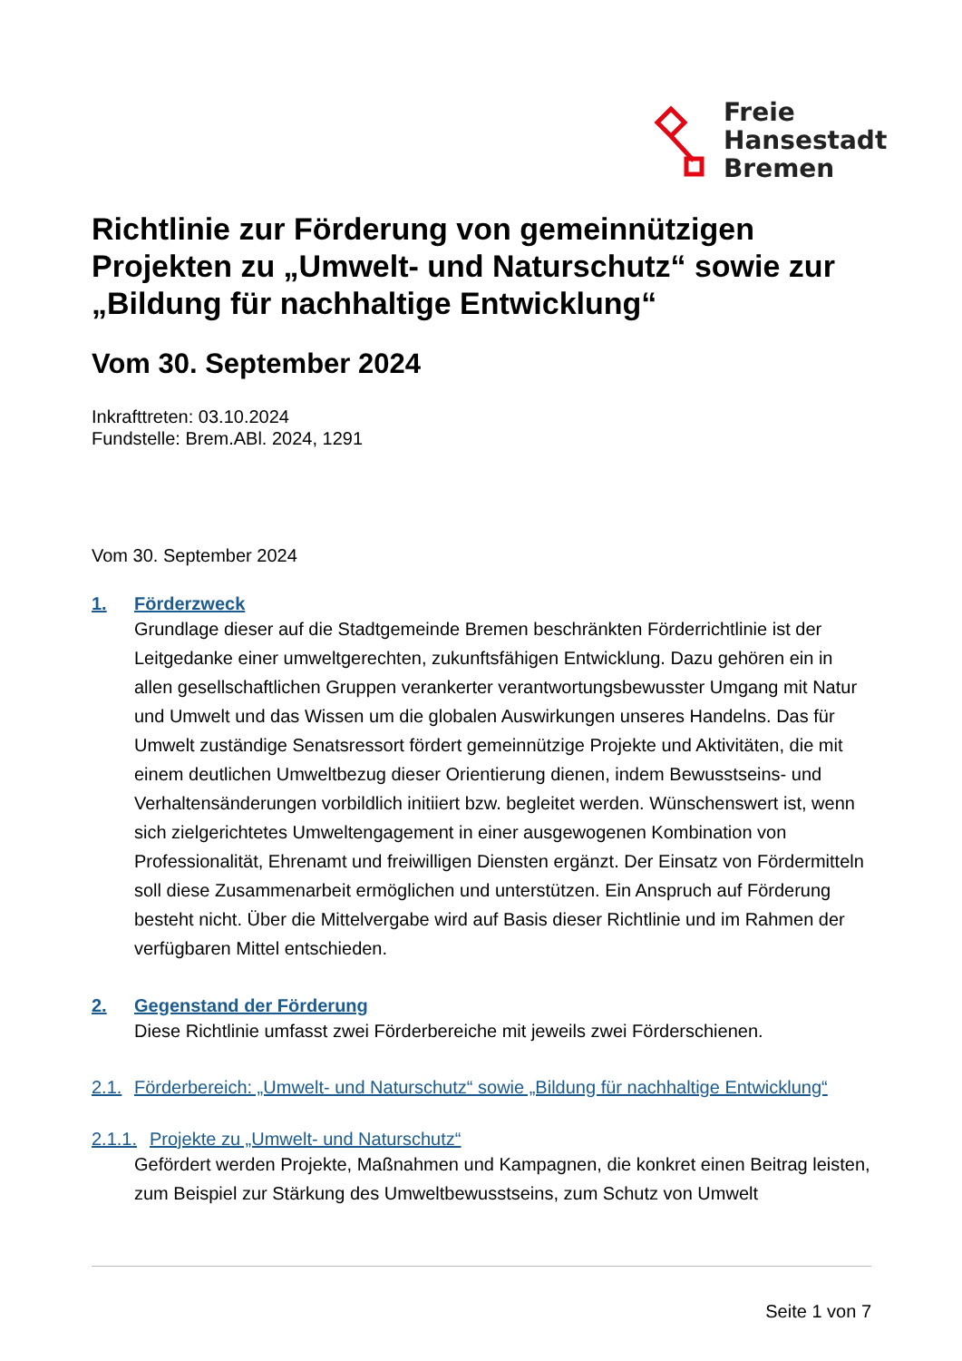Freie
Hansestadt
Bremen
Richtlinie zur Förderung von gemeinnützigen Projekten zu „Umwelt- und Naturschutz“ sowie zur „Bildung für nachhaltige Entwicklung“
Vom 30. September 2024
Inkrafttreten: 03.10.2024
Fundstelle: Brem.ABl. 2024, 1291
Vom 30. September 2024
1. Förderzweck
Grundlage dieser auf die Stadtgemeinde Bremen beschränkten Förderrichtlinie ist der Leitgedanke einer umweltgerechten, zukunftsfähigen Entwicklung. Dazu gehören ein in allen gesellschaftlichen Gruppen verankerter verantwortungsbewusster Umgang mit Natur und Umwelt und das Wissen um die globalen Auswirkungen unseres Handelns. Das für Umwelt zuständige Senatsressort fördert gemeinnützige Projekte und Aktivitäten, die mit einem deutlichen Umweltbezug dieser Orientierung dienen, indem Bewusstseins- und Verhaltensänderungen vorbildlich initiiert bzw. begleitet werden. Wünschenswert ist, wenn sich zielgerichtetes Umweltengagement in einer ausgewogenen Kombination von Professionalität, Ehrenamt und freiwilligen Diensten ergänzt. Der Einsatz von Fördermitteln soll diese Zusammenarbeit ermöglichen und unterstützen. Ein Anspruch auf Förderung besteht nicht. Über die Mittelvergabe wird auf Basis dieser Richtlinie und im Rahmen der verfügbaren Mittel entschieden.
2. Gegenstand der Förderung
Diese Richtlinie umfasst zwei Förderbereiche mit jeweils zwei Förderschienen.
2.1. Förderbereich: „Umwelt- und Naturschutz“ sowie „Bildung für nachhaltige Entwicklung“
2.1.1. Projekte zu „Umwelt- und Naturschutz“
Gefördert werden Projekte, Maßnahmen und Kampagnen, die konkret einen Beitrag leisten, zum Beispiel zur Stärkung des Umweltbewusstseins, zum Schutz von Umwelt
Seite 1 von 7